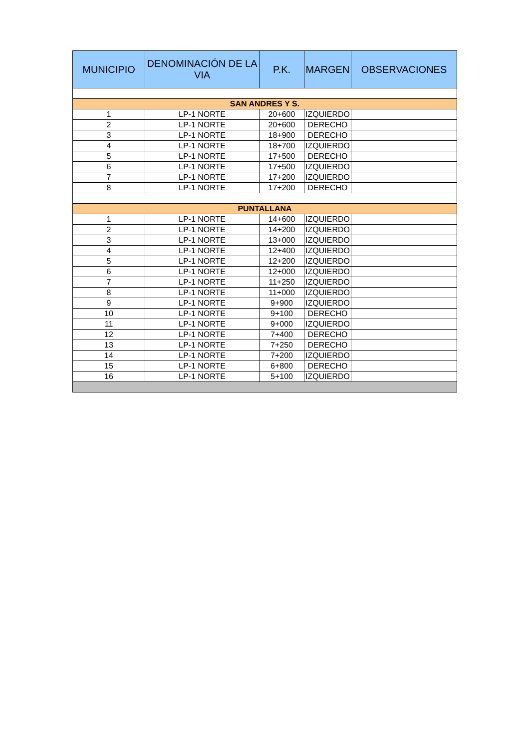| MUNICIPIO | DENOMINACIÓN DE LA VIA | P.K. | MARGEN | OBSERVACIONES |
| --- | --- | --- | --- | --- |
| SAN ANDRES Y S. | | | | |
| 1 | LP-1 NORTE | 20+600 | IZQUIERDO | |
| 2 | LP-1 NORTE | 20+600 | DERECHO | |
| 3 | LP-1 NORTE | 18+900 | DERECHO | |
| 4 | LP-1 NORTE | 18+700 | IZQUIERDO | |
| 5 | LP-1 NORTE | 17+500 | DERECHO | |
| 6 | LP-1 NORTE | 17+500 | IZQUIERDO | |
| 7 | LP-1 NORTE | 17+200 | IZQUIERDO | |
| 8 | LP-1 NORTE | 17+200 | DERECHO | |
| PUNTALLANA | | | | |
| 1 | LP-1 NORTE | 14+600 | IZQUIERDO | |
| 2 | LP-1 NORTE | 14+200 | IZQUIERDO | |
| 3 | LP-1 NORTE | 13+000 | IZQUIERDO | |
| 4 | LP-1 NORTE | 12+400 | IZQUIERDO | |
| 5 | LP-1 NORTE | 12+200 | IZQUIERDO | |
| 6 | LP-1 NORTE | 12+000 | IZQUIERDO | |
| 7 | LP-1 NORTE | 11+250 | IZQUIERDO | |
| 8 | LP-1 NORTE | 11+000 | IZQUIERDO | |
| 9 | LP-1 NORTE | 9+900 | IZQUIERDO | |
| 10 | LP-1 NORTE | 9+100 | DERECHO | |
| 11 | LP-1 NORTE | 9+000 | IZQUIERDO | |
| 12 | LP-1 NORTE | 7+400 | DERECHO | |
| 13 | LP-1 NORTE | 7+250 | DERECHO | |
| 14 | LP-1 NORTE | 7+200 | IZQUIERDO | |
| 15 | LP-1 NORTE | 6+800 | DERECHO | |
| 16 | LP-1 NORTE | 5+100 | IZQUIERDO | |